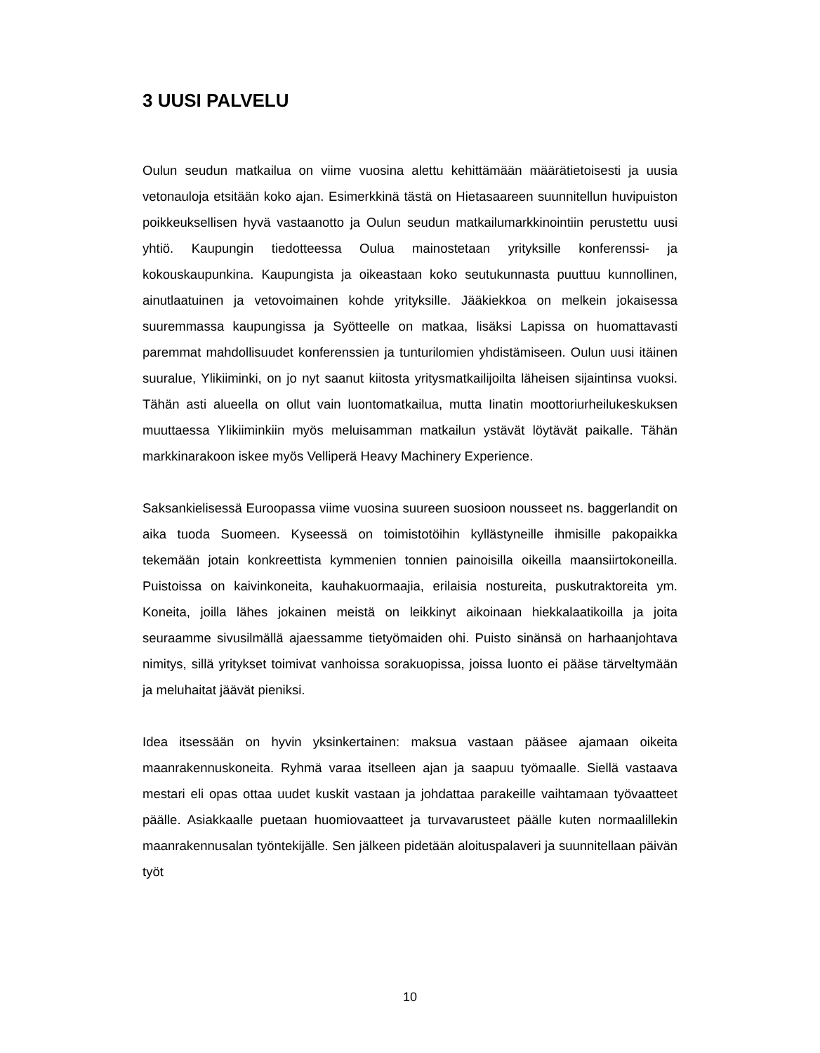3 UUSI PALVELU
Oulun seudun matkailua on viime vuosina alettu kehittämään määrätietoisesti ja uusia vetonauloja etsitään koko ajan. Esimerkkinä tästä on Hietasaareen suunnitellun huvipuiston poikkeuksellisen hyvä vastaanotto ja Oulun seudun matkailumarkkinointiin perustettu uusi yhtiö. Kaupungin tiedotteessa Oulua mainostetaan yrityksille konferenssi- ja kokouskaupunkina. Kaupungista ja oikeastaan koko seutukunnasta puuttuu kunnollinen, ainutlaatuinen ja vetovoimainen kohde yrityksille. Jääkiekkoa on melkein jokaisessa suuremmassa kaupungissa ja Syötteelle on matkaa, lisäksi Lapissa on huomattavasti paremmat mahdollisuudet konferenssien ja tunturilomien yhdistämiseen. Oulun uusi itäinen suuralue, Ylikiiminki, on jo nyt saanut kiitosta yritysmatkailijoilta läheisen sijaintinsa vuoksi. Tähän asti alueella on ollut vain luontomatkailua, mutta Iinatin moottoriurheilukeskuksen muuttaessa Ylikiiminkiin myös meluisamman matkailun ystävät löytävät paikalle. Tähän markkinarakoon iskee myös Velliperä Heavy Machinery Experience.
Saksankielisessä Euroopassa viime vuosina suureen suosioon nousseet ns. baggerlandit on aika tuoda Suomeen. Kyseessä on toimistotöihin kyllästyneille ihmisille pakopaikka tekemään jotain konkreettista kymmenien tonnien painoisilla oikeilla maansiirtokoneilla. Puistoissa on kaivinkoneita, kauhakuormaajia, erilaisia nostureita, puskutraktoreita ym. Koneita, joilla lähes jokainen meistä on leikkinyt aikoinaan hiekkalaatikoilla ja joita seuraamme sivusilmällä ajaessamme tietyömaiden ohi. Puisto sinänsä on harhaanjohtava nimitys, sillä yritykset toimivat vanhoissa sorakuopissa, joissa luonto ei pääse tärveltymään ja meluhaitat jäävät pieniksi.
Idea itsessään on hyvin yksinkertainen: maksua vastaan pääsee ajamaan oikeita maanrakennuskoneita. Ryhmä varaa itselleen ajan ja saapuu työmaalle. Siellä vastaava mestari eli opas ottaa uudet kuskit vastaan ja johdattaa parakeille vaihtamaan työvaatteet päälle. Asiakkaalle puetaan huomiovaatteet ja turvavarusteet päälle kuten normaalillekin maanrakennusalan työntekijälle. Sen jälkeen pidetään aloituspalaveri ja suunnitellaan päivän työt
10